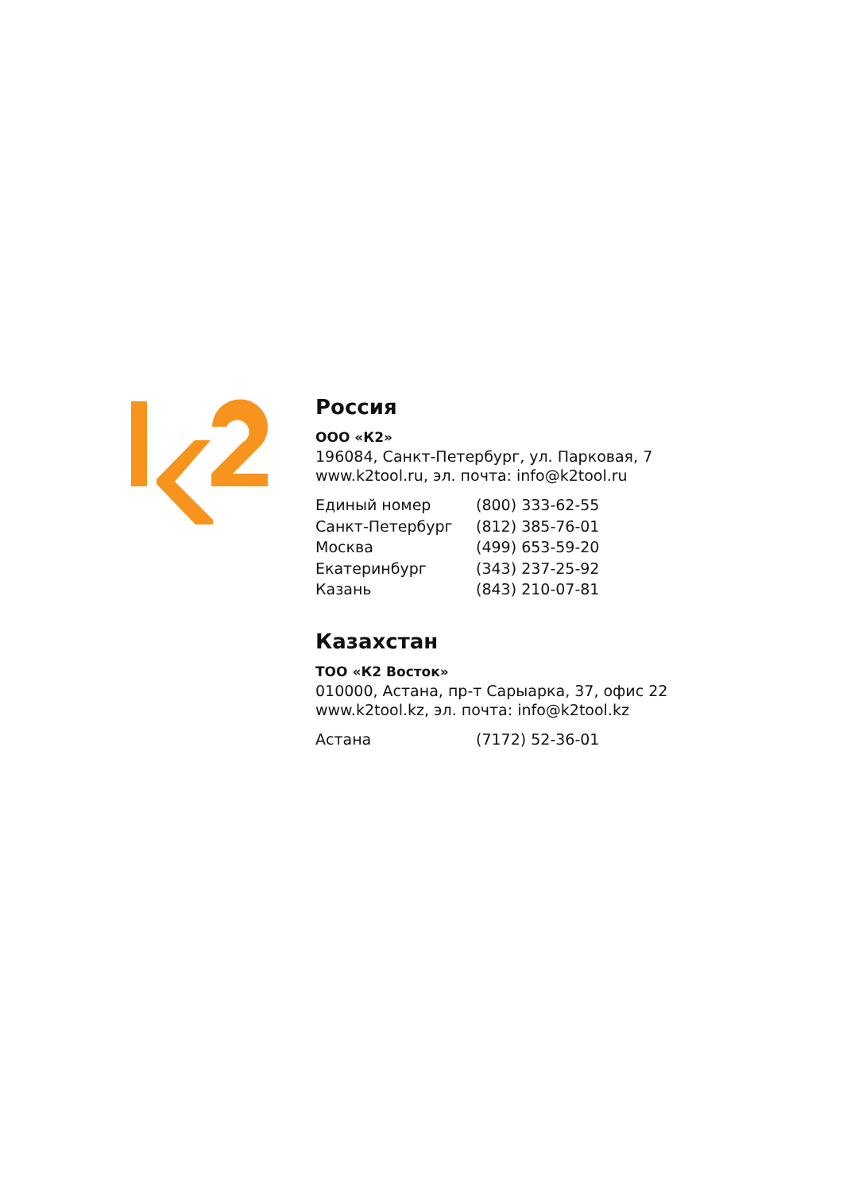Россия
ООО «К2»
196084, Санкт-Петербург, ул. Парковая, 7
www.k2tool.ru, эл. почта: info@k2tool.ru
| Единый номер | (800) 333-62-55 |
| Санкт-Петербург | (812) 385-76-01 |
| Москва | (499) 653-59-20 |
| Екатеринбург | (343) 237-25-92 |
| Казань | (843) 210-07-81 |
Казахстан
ТОО «К2 Восток»
010000, Астана, пр-т Сарыарка, 37, офис 22
www.k2tool.kz, эл. почта: info@k2tool.kz
| Астана | (7172) 52-36-01 |